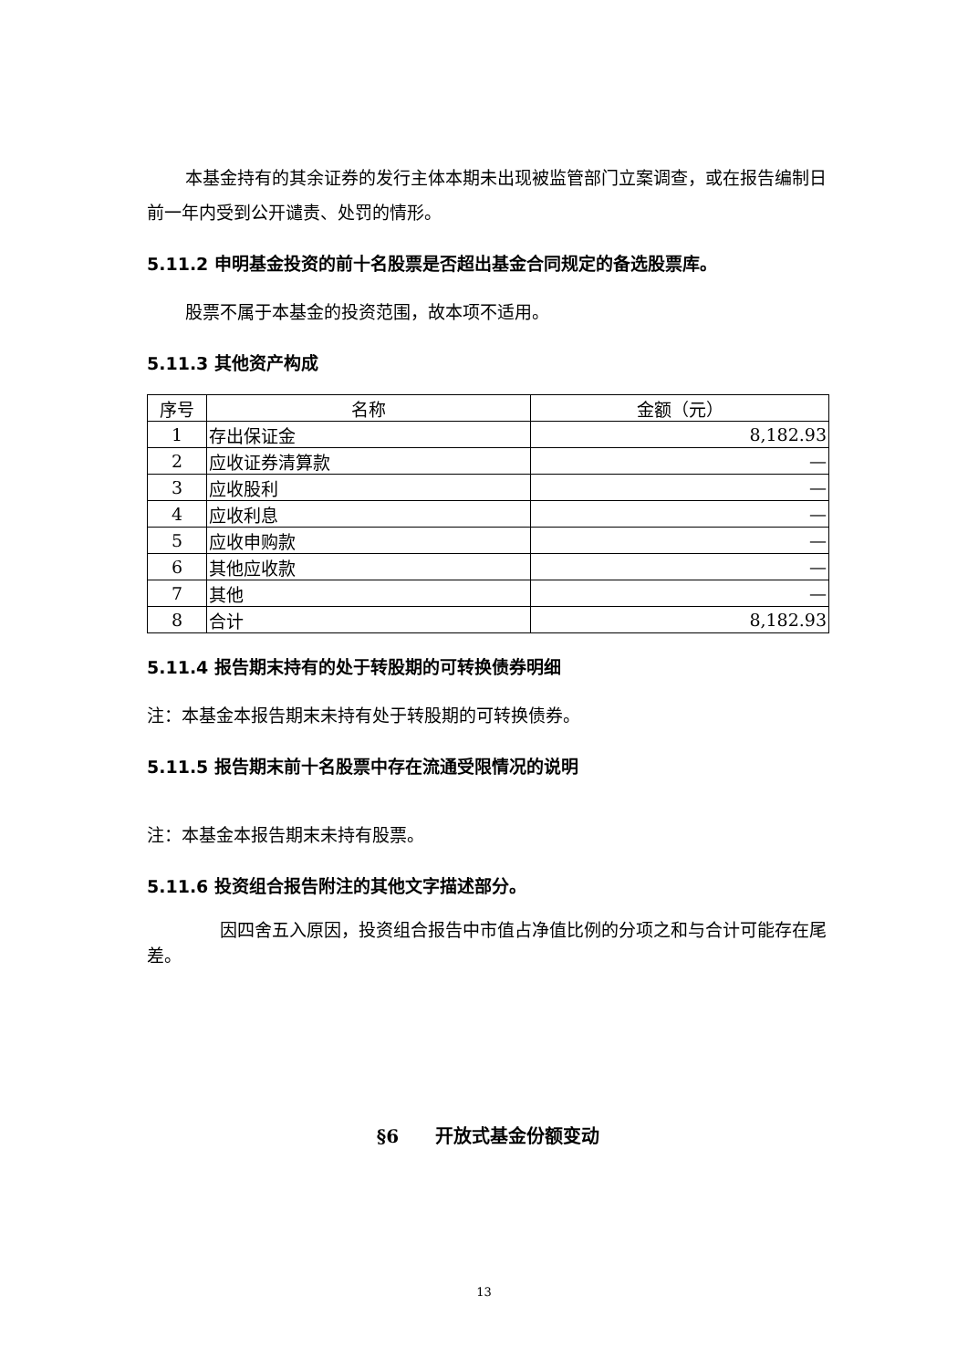本基金持有的其余证券的发行主体本期未出现被监管部门立案调查，或在报告编制日前一年内受到公开谴责、处罚的情形。
5.11.2 申明基金投资的前十名股票是否超出基金合同规定的备选股票库。
股票不属于本基金的投资范围，故本项不适用。
5.11.3 其他资产构成
| 序号 | 名称 | 金额（元） |
| 1 | 存出保证金 | 8,182.93 |
| 2 | 应收证券清算款 | — |
| 3 | 应收股利 | — |
| 4 | 应收利息 | — |
| 5 | 应收申购款 | — |
| 6 | 其他应收款 | — |
| 7 | 其他 | — |
| 8 | 合计 | 8,182.93 |
5.11.4 报告期末持有的处于转股期的可转换债券明细
注：本基金本报告期末未持有处于转股期的可转换债券。
5.11.5 报告期末前十名股票中存在流通受限情况的说明
注：本基金本报告期末未持有股票。
5.11.6 投资组合报告附注的其他文字描述部分。
因四舍五入原因，投资组合报告中市值占净值比例的分项之和与合计可能存在尾差。
§6　　开放式基金份额变动
13